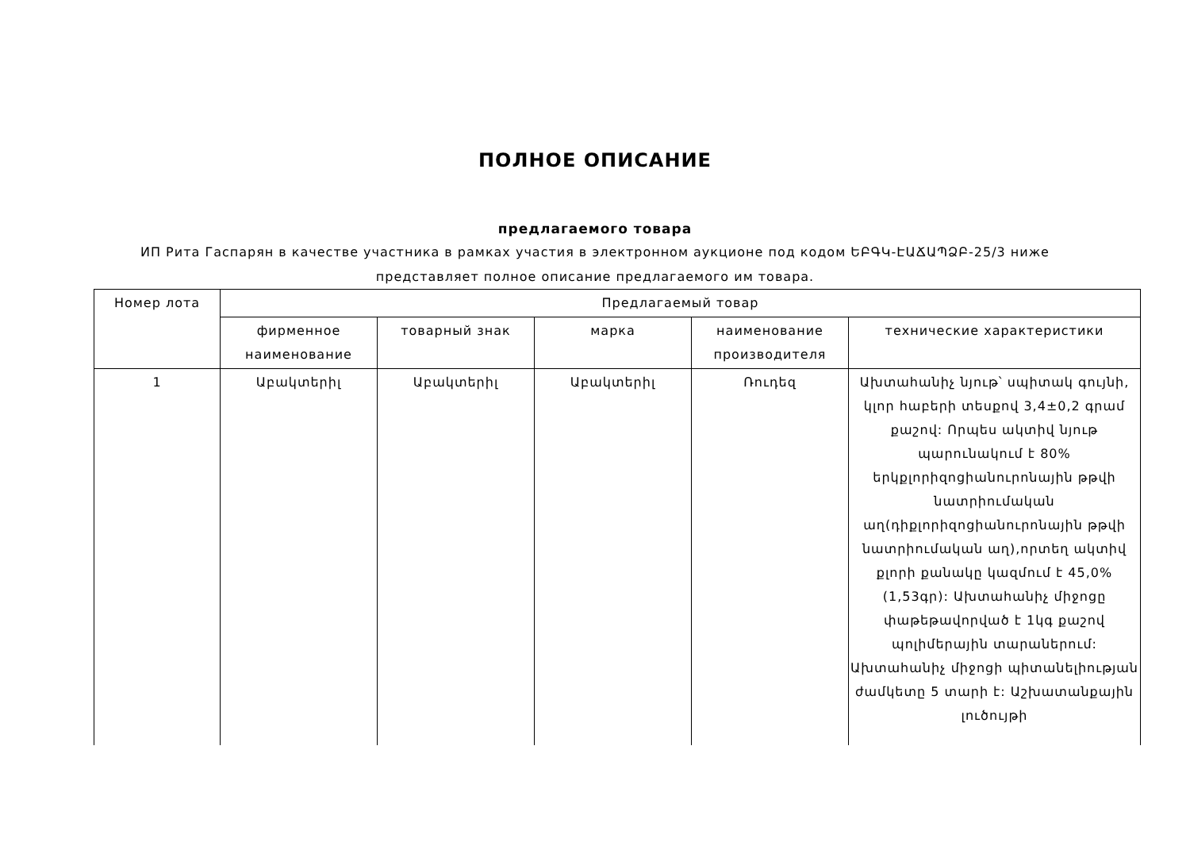ПОЛНОЕ ОПИСАНИЕ
предлагаемого товара
ИП Рита Гаспарян в качестве участника в рамках участия в электронном аукционе под кодом ԵԲԳԿ-ԷԱՃԱՊՁԲ-25/3 ниже представляет полное описание предлагаемого им товара.
| Номер лота | Предлагаемый товар | | | | |
| --- | --- | --- | --- | --- | --- |
| | фирменное наименование | товарный знак | марка | наименование производителя | технические характеристики |
| 1 | Աբակտերիլ | Աբակտերիլ | Աբակտերիլ | Ռուդեզ | Ախտահանիչ նյութ՝ սպիտակ գույնի, կլոր հաբերի տեսքով 3,4±0,2 գրամ քաշով: Որպես ակտիվ նյութ պարունակում է 80% երկքլորիզոցիանուրոնային թթվի նատրիումական աղ(դիքլորիզոցիանուրոնային թթվի նատրիումական աղ),որտեղ ակտիվ քլորի քանակը կազմում է 45,0% (1,53գր): Ախտահանիչ միջոցը փաթեթավորված է 1կգ քաշով պոլիմերային տարաներում: Ախտահանիչ միջոցի պիտանելիության ժամկետը 5 տարի է: Աշխատանքային լուծույթի |